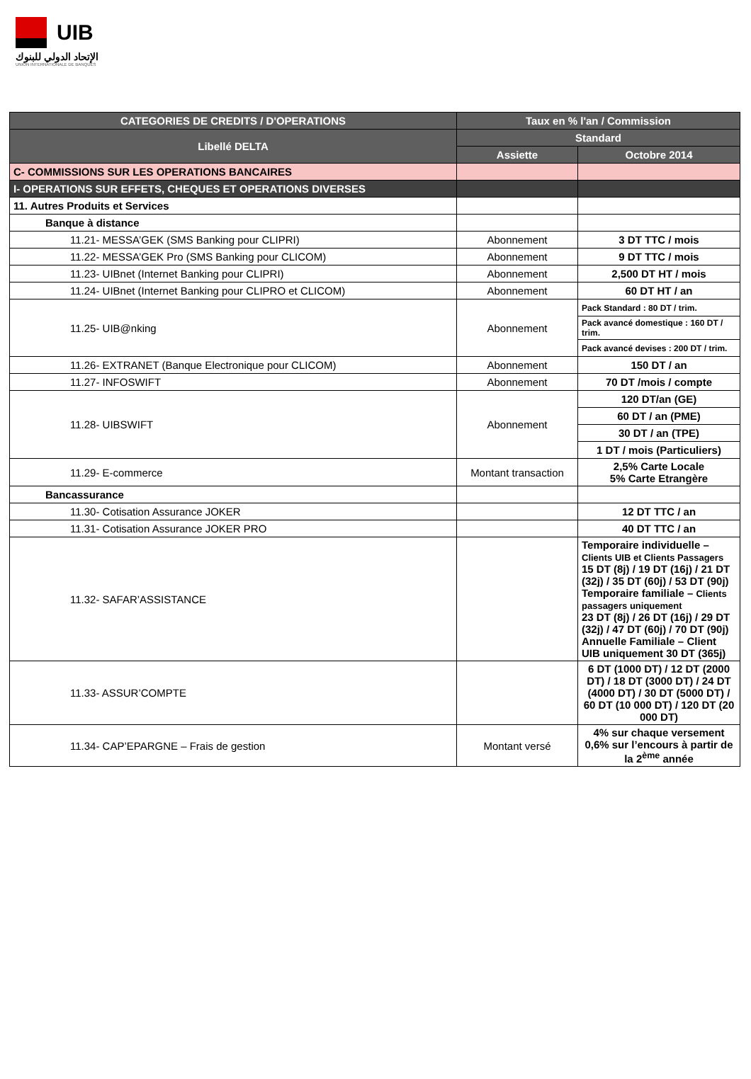UIB
الإتحاد الدولي للبنوك
UNION INTERNATIONALE DE BANQUES
| CATEGORIES DE CREDITS / D'OPERATIONS | Taux en % l'an / Commission | |
| --- | --- | --- |
| Libellé DELTA | Standard | |
| | Assiette | Octobre 2014 |
| C- COMMISSIONS SUR LES OPERATIONS BANCAIRES | | |
| I- OPERATIONS SUR EFFETS, CHEQUES ET OPERATIONS DIVERSES | | |
| 11. Autres Produits et Services | | |
| Banque à distance | | |
| 11.21- MESSA’GEK (SMS Banking pour CLIPRI) | Abonnement | 3 DT TTC / mois |
| 11.22- MESSA’GEK Pro (SMS Banking pour CLICOM) | Abonnement | 9 DT TTC / mois |
| 11.23- UIBnet (Internet Banking pour CLIPRI) | Abonnement | 2,500 DT HT / mois |
| 11.24- UIBnet (Internet Banking pour CLIPRO et CLICOM) | Abonnement | 60 DT HT / an |
| 11.25- UIB@nking | Abonnement | Pack Standard : 80 DT / trim. |
| | | Pack avancé domestique : 160 DT / trim. |
| | | Pack avancé devises : 200 DT / trim. |
| 11.26- EXTRANET (Banque Electronique pour CLICOM) | Abonnement | 150 DT / an |
| 11.27- INFOSWIFT | Abonnement | 70 DT /mois / compte |
| 11.28- UIBSWIFT | Abonnement | 120 DT/an (GE) |
| | | 60 DT / an (PME) |
| | | 30 DT / an (TPE) |
| | | 1 DT / mois (Particuliers) |
| 11.29- E-commerce | Montant transaction | 2,5% Carte Locale 5% Carte Etrangère |
| Bancassurance | | |
| 11.30- Cotisation Assurance JOKER | | 12 DT TTC / an |
| 11.31- Cotisation Assurance JOKER PRO | | 40 DT TTC / an |
| 11.32- SAFAR’ASSISTANCE | | Temporaire individuelle – Clients UIB et Clients Passagers 15 DT (8j) / 19 DT (16j) / 21 DT (32j) / 35 DT (60j) / 53 DT (90j) Temporaire familiale – Clients passagers uniquement 23 DT (8j) / 26 DT (16j) / 29 DT (32j) / 47 DT (60j) / 70 DT (90j) Annuelle Familiale – Client UIB uniquement 30 DT (365j) |
| 11.33- ASSUR’COMPTE | | 6 DT (1000 DT) / 12 DT (2000 DT) / 18 DT (3000 DT) / 24 DT (4000 DT) / 30 DT (5000 DT) / 60 DT (10 000 DT) / 120 DT (20 000 DT) |
| 11.34- CAP’EPARGNE – Frais de gestion | Montant versé | 4% sur chaque versement 0,6% sur l’encours à partir de la 2<sup>ème</sup> année |